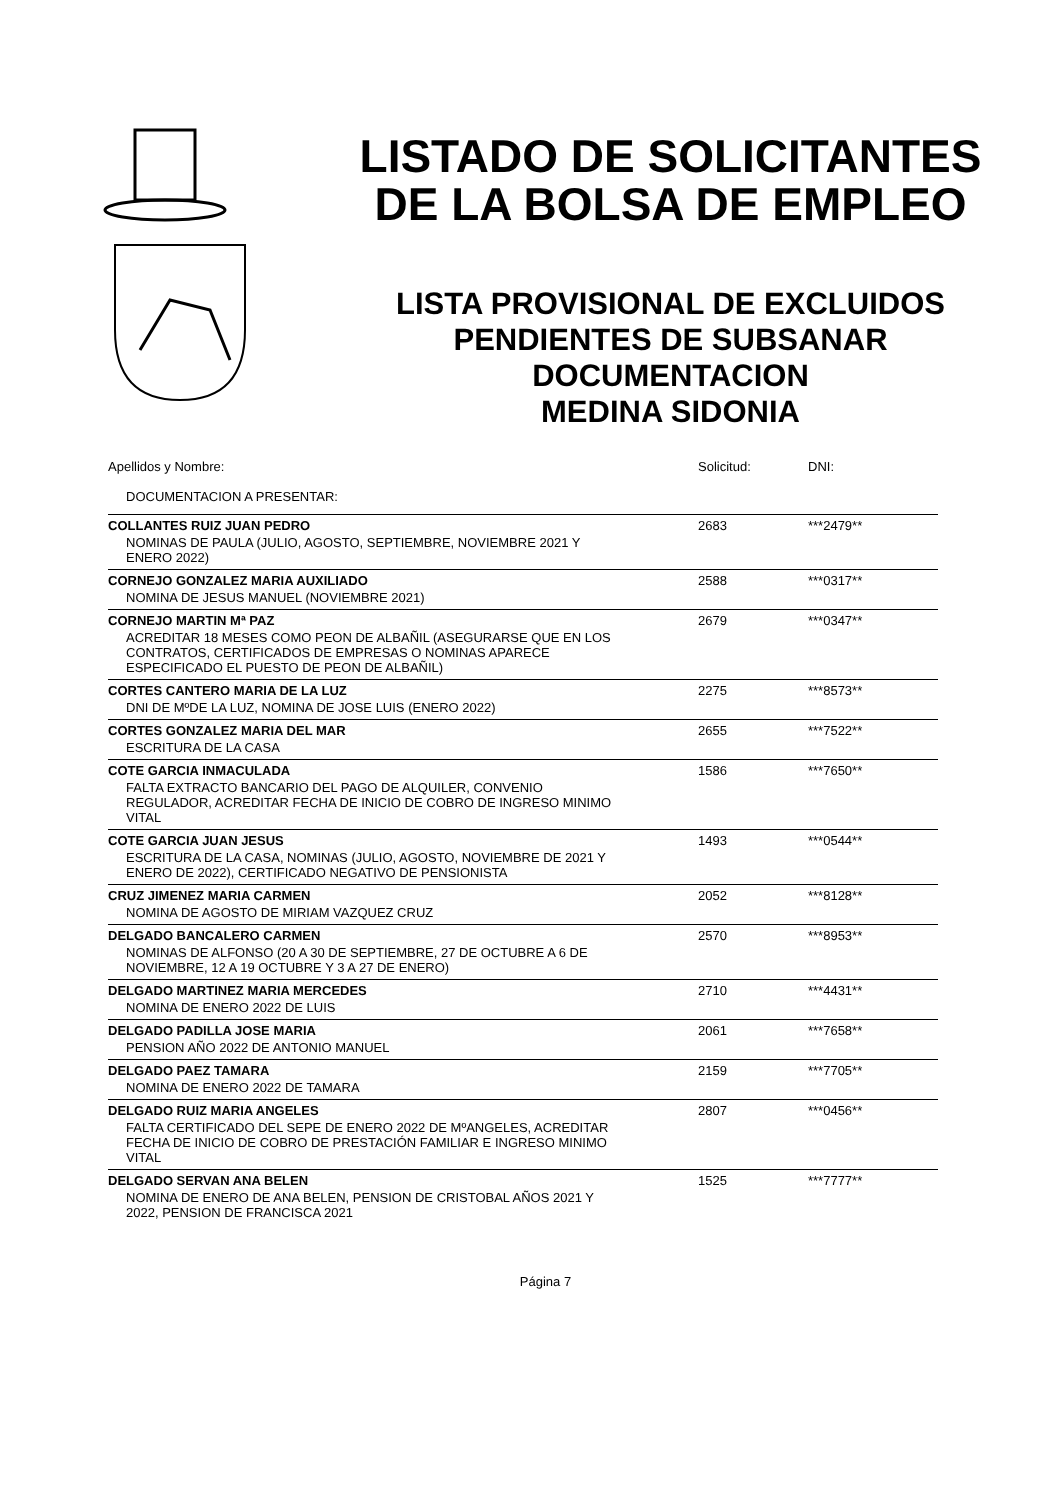LISTADO DE SOLICITANTES
DE LA BOLSA DE EMPLEO
LISTA PROVISIONAL DE EXCLUIDOS
PENDIENTES DE SUBSANAR
DOCUMENTACION
MEDINA SIDONIA
| Apellidos y Nombre: | Solicitud: | DNI: |
| DOCUMENTACION A PRESENTAR: | | |
| COLLANTES RUIZ JUAN PEDRO | 2683 | ***2479** |
| NOMINAS DE PAULA (JULIO, AGOSTO, SEPTIEMBRE, NOVIEMBRE 2021 Y ENERO 2022) | | |
| CORNEJO GONZALEZ MARIA AUXILIADO | 2588 | ***0317** |
| NOMINA DE JESUS MANUEL (NOVIEMBRE 2021) | | |
| CORNEJO MARTIN Mª PAZ | 2679 | ***0347** |
| ACREDITAR 18 MESES COMO PEON DE ALBAÑIL (ASEGURARSE QUE EN LOS CONTRATOS, CERTIFICADOS DE EMPRESAS O NOMINAS APARECE ESPECIFICADO EL PUESTO DE PEON DE ALBAÑIL) | | |
| CORTES CANTERO MARIA DE LA LUZ | 2275 | ***8573** |
| DNI DE MºDE LA LUZ, NOMINA DE JOSE LUIS (ENERO 2022) | | |
| CORTES GONZALEZ MARIA DEL MAR | 2655 | ***7522** |
| ESCRITURA DE LA CASA | | |
| COTE GARCIA INMACULADA | 1586 | ***7650** |
| FALTA EXTRACTO BANCARIO DEL PAGO DE ALQUILER, CONVENIO REGULADOR, ACREDITAR FECHA DE INICIO DE COBRO DE INGRESO MINIMO VITAL | | |
| COTE GARCIA JUAN JESUS | 1493 | ***0544** |
| ESCRITURA DE LA CASA, NOMINAS (JULIO, AGOSTO, NOVIEMBRE DE 2021 Y ENERO DE 2022), CERTIFICADO NEGATIVO DE PENSIONISTA | | |
| CRUZ JIMENEZ MARIA CARMEN | 2052 | ***8128** |
| NOMINA DE AGOSTO DE MIRIAM VAZQUEZ CRUZ | | |
| DELGADO BANCALERO CARMEN | 2570 | ***8953** |
| NOMINAS DE ALFONSO (20 A 30 DE SEPTIEMBRE, 27 DE OCTUBRE A 6 DE NOVIEMBRE, 12 A 19 OCTUBRE Y 3 A 27 DE ENERO) | | |
| DELGADO MARTINEZ MARIA MERCEDES | 2710 | ***4431** |
| NOMINA DE ENERO 2022 DE LUIS | | |
| DELGADO PADILLA JOSE MARIA | 2061 | ***7658** |
| PENSION AÑO 2022 DE ANTONIO MANUEL | | |
| DELGADO PAEZ TAMARA | 2159 | ***7705** |
| NOMINA DE ENERO 2022 DE TAMARA | | |
| DELGADO RUIZ MARIA ANGELES | 2807 | ***0456** |
| FALTA CERTIFICADO DEL SEPE DE ENERO 2022 DE MºANGELES, ACREDITAR FECHA DE INICIO DE COBRO DE PRESTACIÓN FAMILIAR E INGRESO MINIMO VITAL | | |
| DELGADO SERVAN ANA BELEN | 1525 | ***7777** |
| NOMINA DE ENERO DE ANA BELEN, PENSION DE CRISTOBAL AÑOS 2021 Y 2022, PENSION DE FRANCISCA 2021 | | |
Página 7